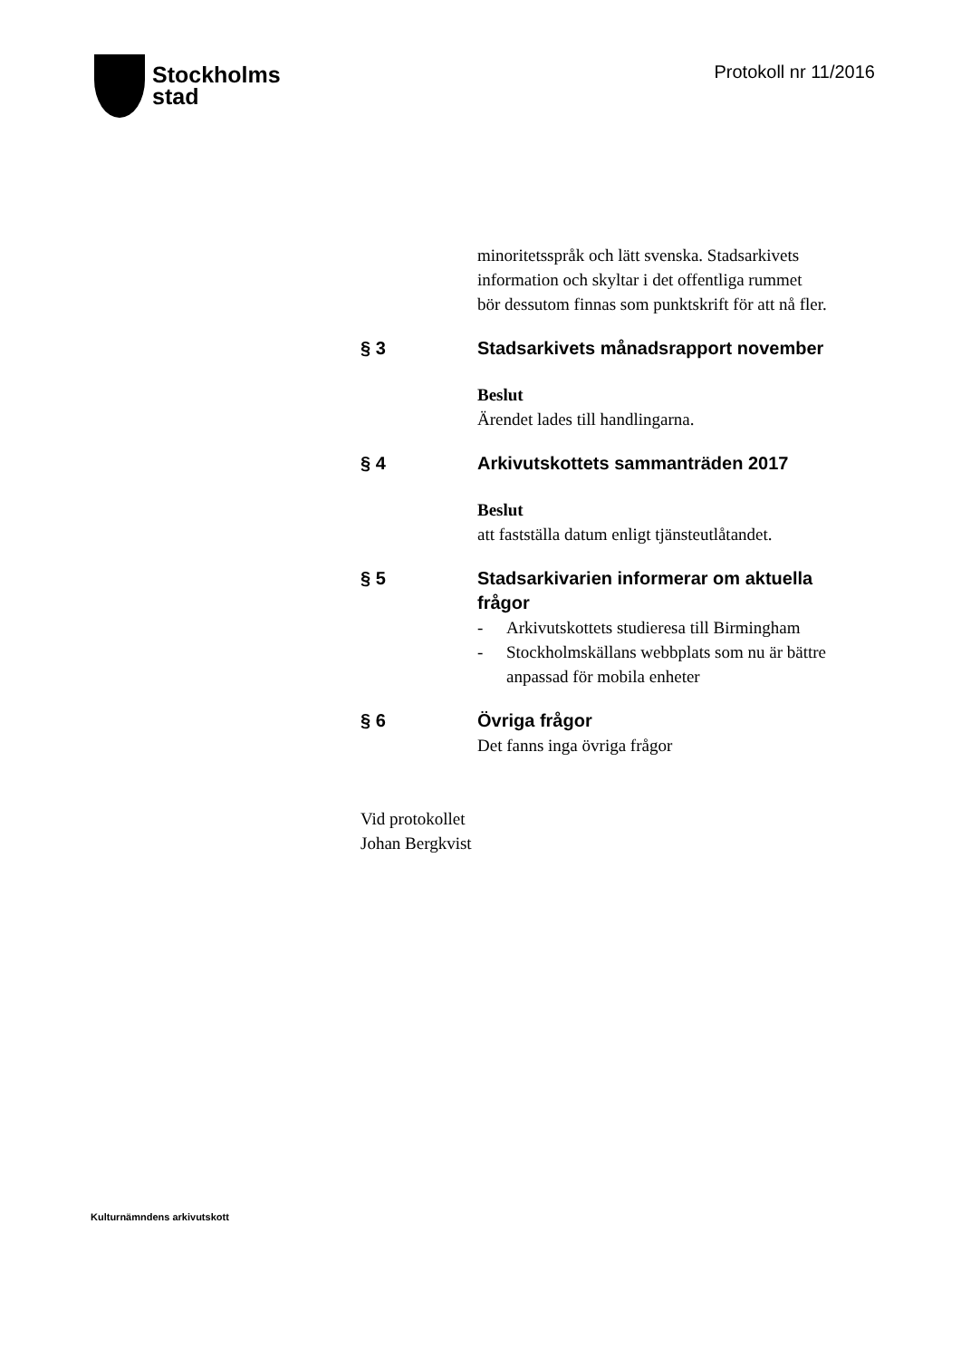Stockholms
stad
Protokoll nr 11/2016
minoritetsspråk och lätt svenska. Stadsarkivets
information och skyltar i det offentliga rummet
bör dessutom finnas som punktskrift för att nå fler.
§ 3 Stadsarkivets månadsrapport november
Beslut
Ärendet lades till handlingarna.
§ 4 Arkivutskottets sammanträden 2017
Beslut
att fastställa datum enligt tjänsteutlåtandet.
§ 5 Stadsarkivarien informerar om aktuella frågor
- Arkivutskottets studieresa till Birmingham
- Stockholmskällans webbplats som nu är bättre
anpassad för mobila enheter
§ 6 Övriga frågor
Det fanns inga övriga frågor
Vid protokollet
Johan Bergkvist
Kulturnämndens arkivutskott